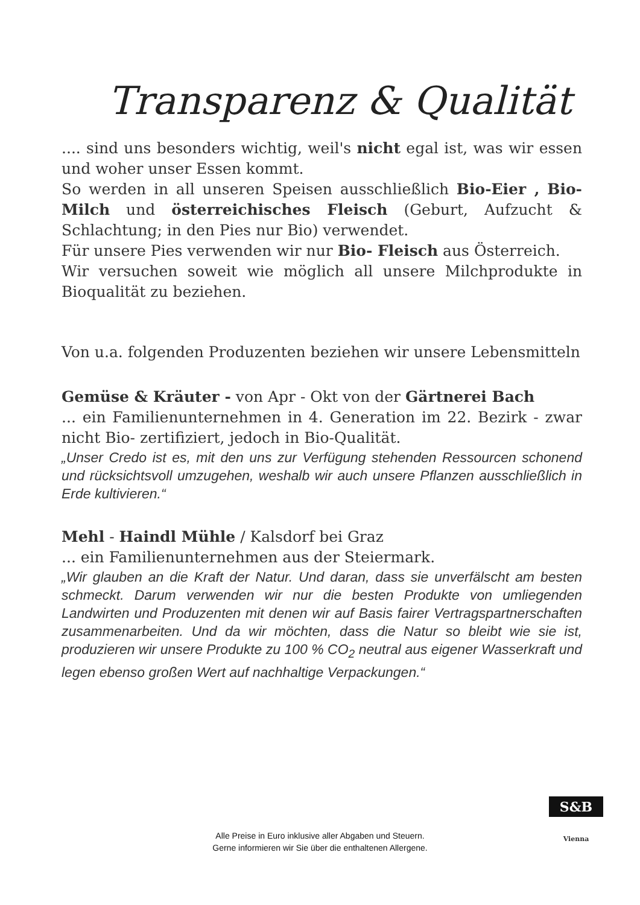Transparenz & Qualität
.... sind uns besonders wichtig, weil's nicht egal ist, was wir essen und woher unser Essen kommt.
So werden in all unseren Speisen ausschließlich Bio-Eier , Bio- Milch und österreichisches Fleisch (Geburt, Aufzucht & Schlachtung; in den Pies nur Bio) verwendet.
Für unsere Pies verwenden wir nur Bio- Fleisch aus Österreich.
Wir versuchen soweit wie möglich all unsere Milchprodukte in Bioqualität zu beziehen.
Von u.a. folgenden Produzenten beziehen wir unsere Lebensmitteln
Gemüse & Kräuter - von Apr - Okt von der Gärtnerei Bach
... ein Familienunternehmen in 4. Generation im 22. Bezirk - zwar nicht Bio- zertifiziert, jedoch in Bio-Qualität.
„Unser Credo ist es, mit den uns zur Verfügung stehenden Ressourcen schonend und rücksichtsvoll umzugehen, weshalb wir auch unsere Pflanzen ausschließlich in Erde kultivieren.“
Mehl - Haindl Mühle / Kalsdorf bei Graz
... ein Familienunternehmen aus der Steiermark.
„Wir glauben an die Kraft der Natur. Und daran, dass sie unverfälscht am besten schmeckt. Darum verwenden wir nur die besten Produkte von umliegenden Landwirten und Produzenten mit denen wir auf Basis fairer Vertragspartnerschaften zusammenarbeiten. Und da wir möchten, dass die Natur so bleibt wie sie ist, produzieren wir unsere Produkte zu 100 % CO<sub>2</sub> neutral aus eigener Wasserkraft und legen ebenso großen Wert auf nachhaltige Verpackungen.“
Alle Preise in Euro inklusive aller Abgaben und Steuern.
Gerne informieren wir Sie über die enthaltenen Allergene.
S&B
Vienna